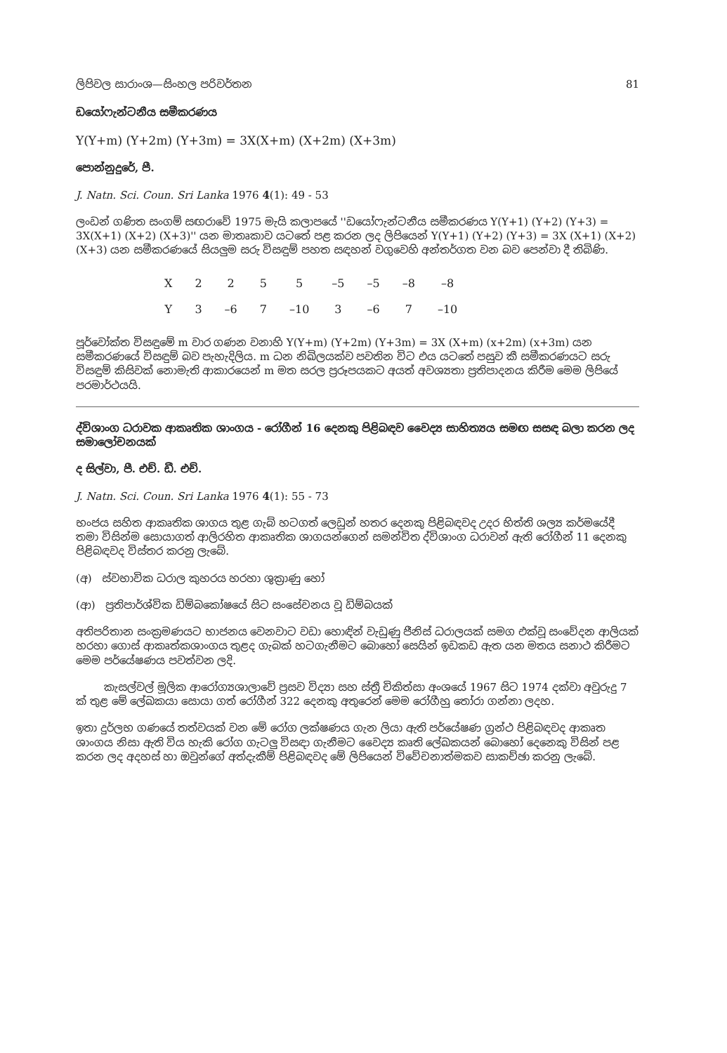ලිපිවල සාරාංශ—සිංහල පරිවර්තන 81
ඩයෝෆැන්ටනීය සමීකරණය
Y(Y+m) (Y+2m) (Y+3m) = 3X(X+m) (X+2m) (X+3m)
පොන්නුදුරේ, පී.
J. Natn. Sci. Coun. Sri Lanka 1976 4(1): 49 - 53
ලංඩන් ගණිත සංගම් සඟරාවේ 1975 මැයි කලාපයේ ''ඩයෝෆැන්ටනීය සමීකරණය Y(Y+1) (Y+2) (Y+3) = 3X(X+1) (X+2) (X+3)'' යන මාතෘකාව යටතේ පළ කරන ලද ලිපියෙන් Y(Y+1) (Y+2) (Y+3) = 3X (X+1) (X+2) (X+3) යන සමීකරණයේ සියලුම සරු විසඳුම් පහත සඳහන් වගුවෙහි අන්තර්ගත වන බව පෙන්වා දී තිබිණි.
| X | 2 | 2 | 5 | 5 | –5 | –5 | –8 | –8 |
| Y | 3 | –6 | 7 | –10 | 3 | –6 | 7 | –10 |
පූර්වෝක්ත විසඳුමේ m වාර ගණන වනාහි Y(Y+m) (Y+2m) (Y+3m) = 3X (X+m) (x+2m) (x+3m) යන සමීකරණයේ විසඳුම් බව පැහැදිලිය. m ධන නිඛිලයක්ව පවතින විට එය යටතේ පසුව කී සමීකරණයට සරු විසඳුම් කිසිවක් නොමැති ආකාරයෙන් m මත සරල ප්‍රරූපයකට අයත් අවශ්‍යතා ප්‍රතිපාදනය කිරීම මෙම ලිපියේ පරමාර්ථයයි.
ද්විශාංග ධරාවක ආකෘතික ශාංගය - රෝගීන් 16 දෙනකු පිළිබඳව වෛද්‍ය සාහිත්‍යය සමඟ සසඳ බලා කරන ලද සමාලෝචනයක්
ද සිල්වා, පී. එච්. ඩී. එච්.
J. Natn. Sci. Coun. Sri Lanka 1976 4(1): 55 - 73
භංජය සහිත ආකෘතික ශාගය තුළ ගැබ් හටගත් ලෙඩුන් හතර දෙනකු පිළිබඳවද උදර භිත්ති ශල්‍ය කර්මයේදී තමා විසින්ම සොයාගත් ආලිරහිත ආකෘතික ශාගයන්ගෙන් සමන්විත ද්විශාංග ධරාවන් ඇති රෝගීන් 11 දෙනකු පිළිබඳවද විස්තර කරනු ලැබේ.
(අ) ස්වභාවික ධරාල කුහරය හරහා ශුක්‍රාණු හෝ
(ආ) ප්‍රතිපාර්ශ්වික ඩිම්බකෝෂයේ සිට සංසේචනය වූ ඩිම්බයක්
අතිපරිතාන සංක්‍රමණයට භාජනය වෙනවාට වඩා හොඳින් වැඩුණු ජීනිස් ධරාලයක් සමග එක්වූ සංවේදන ආලියක් හරහා ගොස් ආකෘත්කශාංගය තුළද ගැබක් හටගැනීමට බොහෝ සෙයින් ඉඩකඩ ඇත යන මතය සනාථ කිරීමට මෙම පර්යේෂණය පවත්වන ලදි.
කැසල්වල් මූලික ආරෝග්‍යශාලාවේ ප්‍රසව විද්‍යා සහ ස්ත්‍රී චිකිත්සා අංශයේ 1967 සිට 1974 දක්වා අවුරුදු 7 ක් තුළ මේ ලේඛකයා සොයා ගත් රෝගීන් 322 දෙනකු අතුරෙන් මෙම රෝගීහු තෝරා ගන්නා ලදහ.
ඉතා දුර්ලභ ගණයේ තත්වයක් වන මේ රෝග ලක්ෂණය ගැන ලියා ඇති පර්යේෂණ ග්‍රන්ථ පිළිබඳවද ආකෘත ශාංගය නිසා ඇති විය හැකි රෝග ගැටලු විසඳා ගැනීමට වෛද්‍ය කෘති ලේඛකයන් බොහෝ දෙනෙකු විසින් පළ කරන ලද අදහස් හා ඔවුන්ගේ අත්දැකීම් පිළිබඳවද මේ ලිපියෙන් විවේචනාත්මකව සාකච්ඡා කරනු ලැබේ.